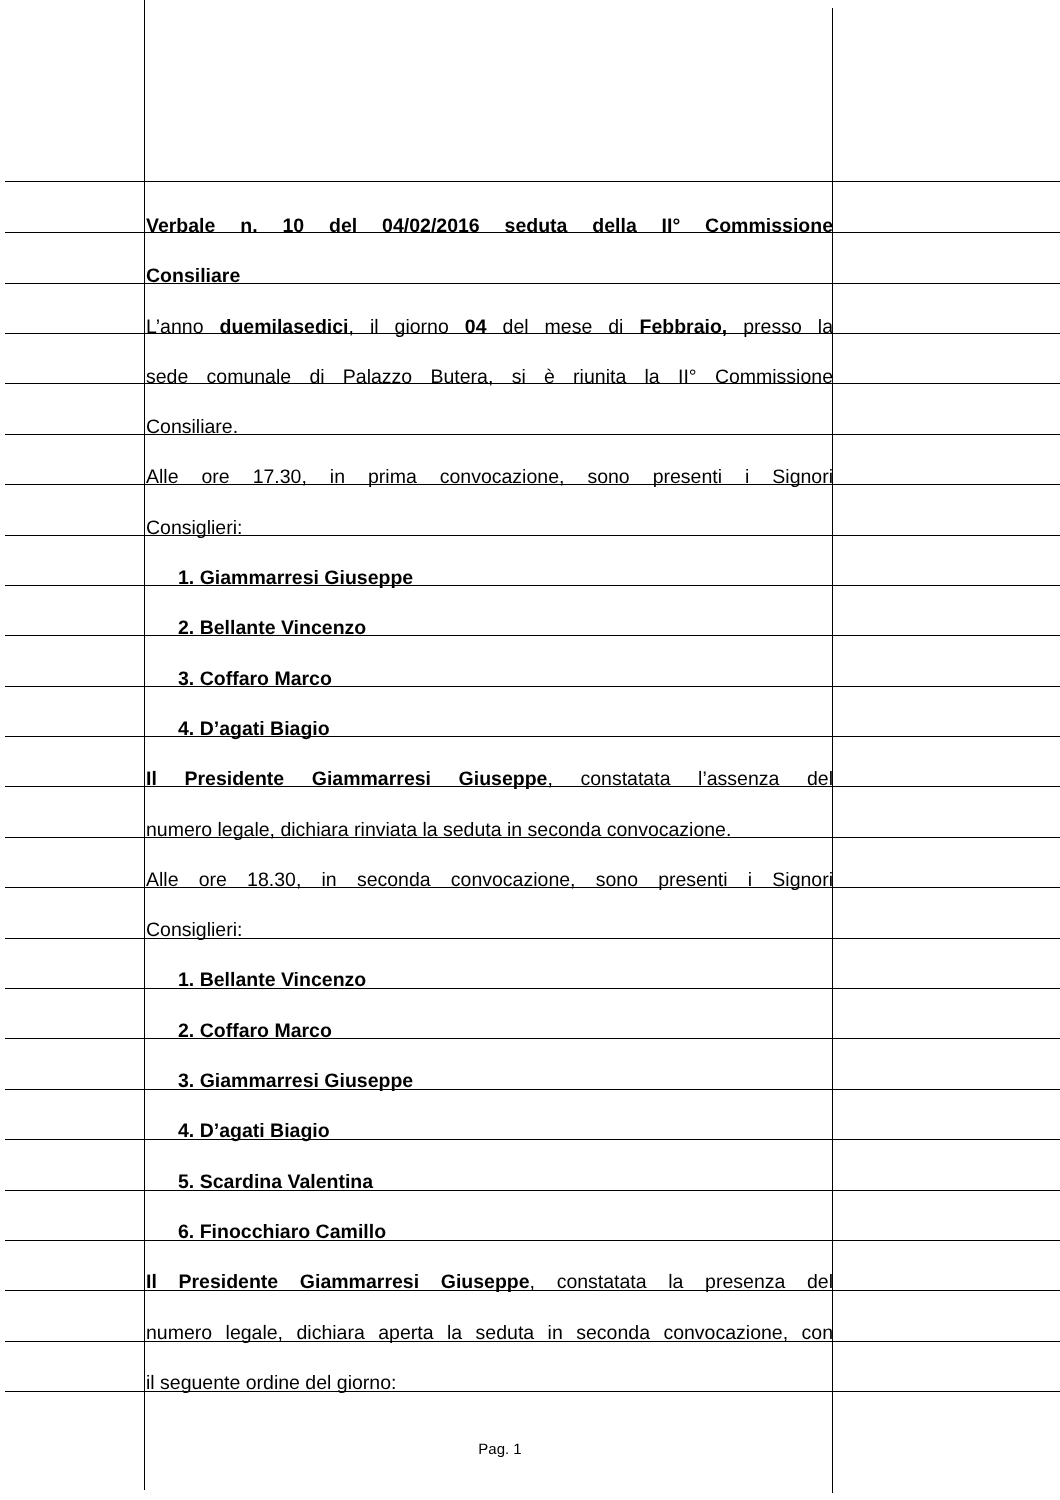Verbale n. 10 del 04/02/2016 seduta della II° Commissione
Consiliare
L’anno duemilasedici, il giorno 04 del mese di Febbraio, presso la
sede comunale di Palazzo Butera, si è riunita la II° Commissione
Consiliare.
Alle ore 17.30, in prima convocazione, sono presenti i Signori
Consiglieri:
1. Giammarresi Giuseppe
2. Bellante Vincenzo
3. Coffaro Marco
4. D’agati Biagio
Il Presidente Giammarresi Giuseppe, constatata l’assenza del
numero legale, dichiara rinviata la seduta in seconda convocazione.
Alle ore 18.30, in seconda convocazione, sono presenti i Signori
Consiglieri:
1. Bellante Vincenzo
2. Coffaro Marco
3. Giammarresi Giuseppe
4. D’agati Biagio
5. Scardina Valentina
6. Finocchiaro Camillo
Il Presidente Giammarresi Giuseppe, constatata la presenza del
numero legale, dichiara aperta la seduta in seconda convocazione, con
il seguente ordine del giorno:
Pag. 1